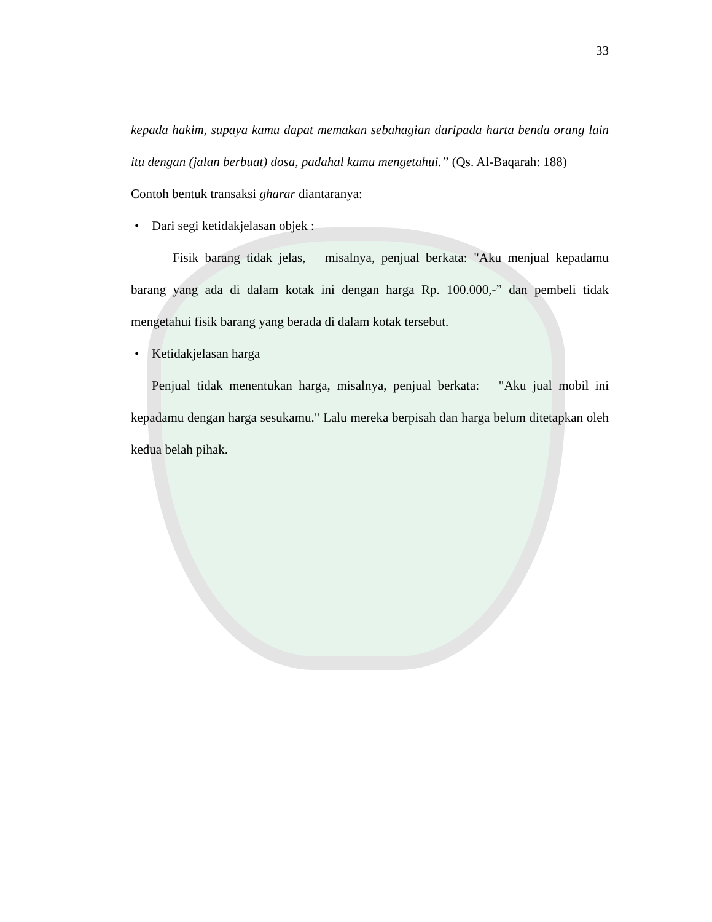33
kepada hakim, supaya kamu dapat memakan sebahagian daripada harta benda orang lain itu dengan (jalan berbuat) dosa, padahal kamu mengetahui.” (Qs. Al-Baqarah: 188)
Contoh bentuk transaksi gharar diantaranya:
• Dari segi ketidakjelasan objek :
Fisik barang tidak jelas, misalnya, penjual berkata: "Aku menjual kepadamu barang yang ada di dalam kotak ini dengan harga Rp. 100.000,-” dan pembeli tidak mengetahui fisik barang yang berada di dalam kotak tersebut.
• Ketidakjelasan harga
Penjual tidak menentukan harga, misalnya, penjual berkata: "Aku jual mobil ini kepadamu dengan harga sesukamu." Lalu mereka berpisah dan harga belum ditetapkan oleh kedua belah pihak.